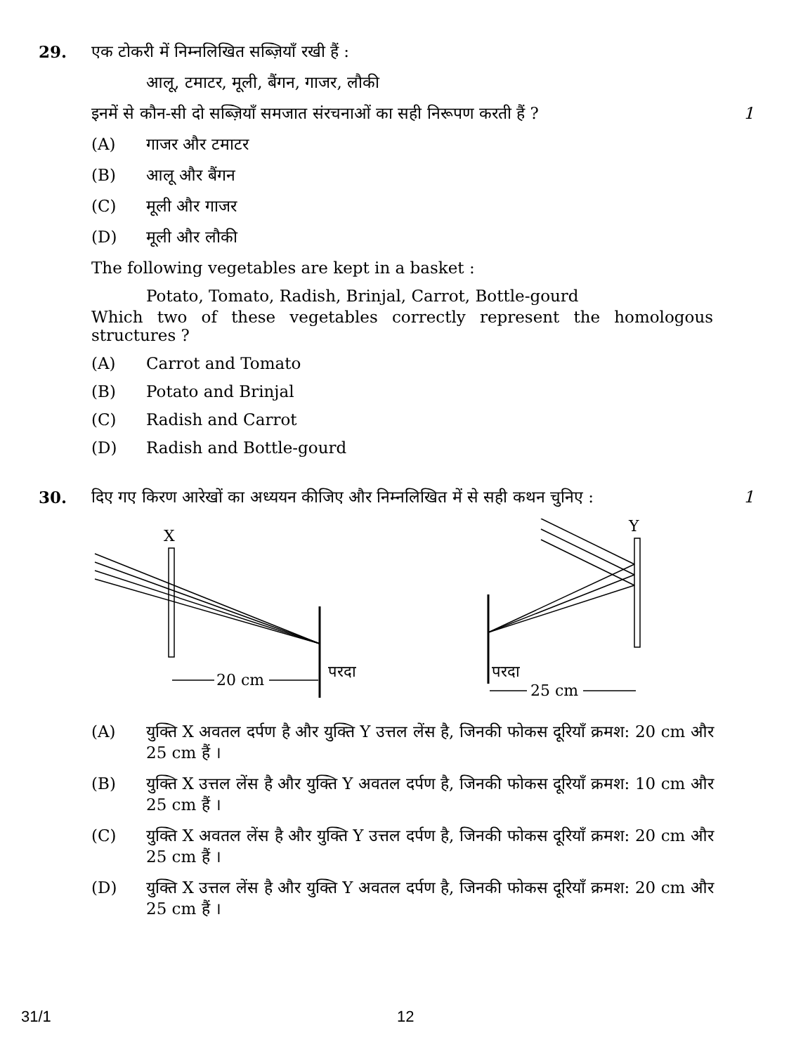29. एक टोकरी में निम्नलिखित सब्ज़ियाँ रखी हैं :
आलू, टमाटर, मूली, बैंगन, गाजर, लौकी
इनमें से कौन-सी दो सब्ज़ियाँ समजात संरचनाओं का सही निरूपण करती हैं ?
1
(A) गाजर और टमाटर
(B) आलू और बैंगन
(C) मूली और गाजर
(D) मूली और लौकी
The following vegetables are kept in a basket :
Potato, Tomato, Radish, Brinjal, Carrot, Bottle-gourd
Which two of these vegetables correctly represent the homologous structures ?
(A) Carrot and Tomato
(B) Potato and Brinjal
(C) Radish and Carrot
(D) Radish and Bottle-gourd
30. दिए गए किरण आरेखों का अध्ययन कीजिए और निम्नलिखित में से सही कथन चुनिए :
1
X
Y
20 cm
परदा
परदा
25 cm
(A) युक्ति X अवतल दर्पण है और युक्ति Y उत्तल लेंस है, जिनकी फोकस दूरियाँ क्रमश: 20 cm और 25 cm हैं ।
(B) युक्ति X उत्तल लेंस है और युक्ति Y अवतल दर्पण है, जिनकी फोकस दूरियाँ क्रमश: 10 cm और 25 cm हैं ।
(C) युक्ति X अवतल लेंस है और युक्ति Y उत्तल दर्पण है, जिनकी फोकस दूरियाँ क्रमश: 20 cm और 25 cm हैं ।
(D) युक्ति X उत्तल लेंस है और युक्ति Y अवतल दर्पण है, जिनकी फोकस दूरियाँ क्रमश: 20 cm और 25 cm हैं ।
31/1 12